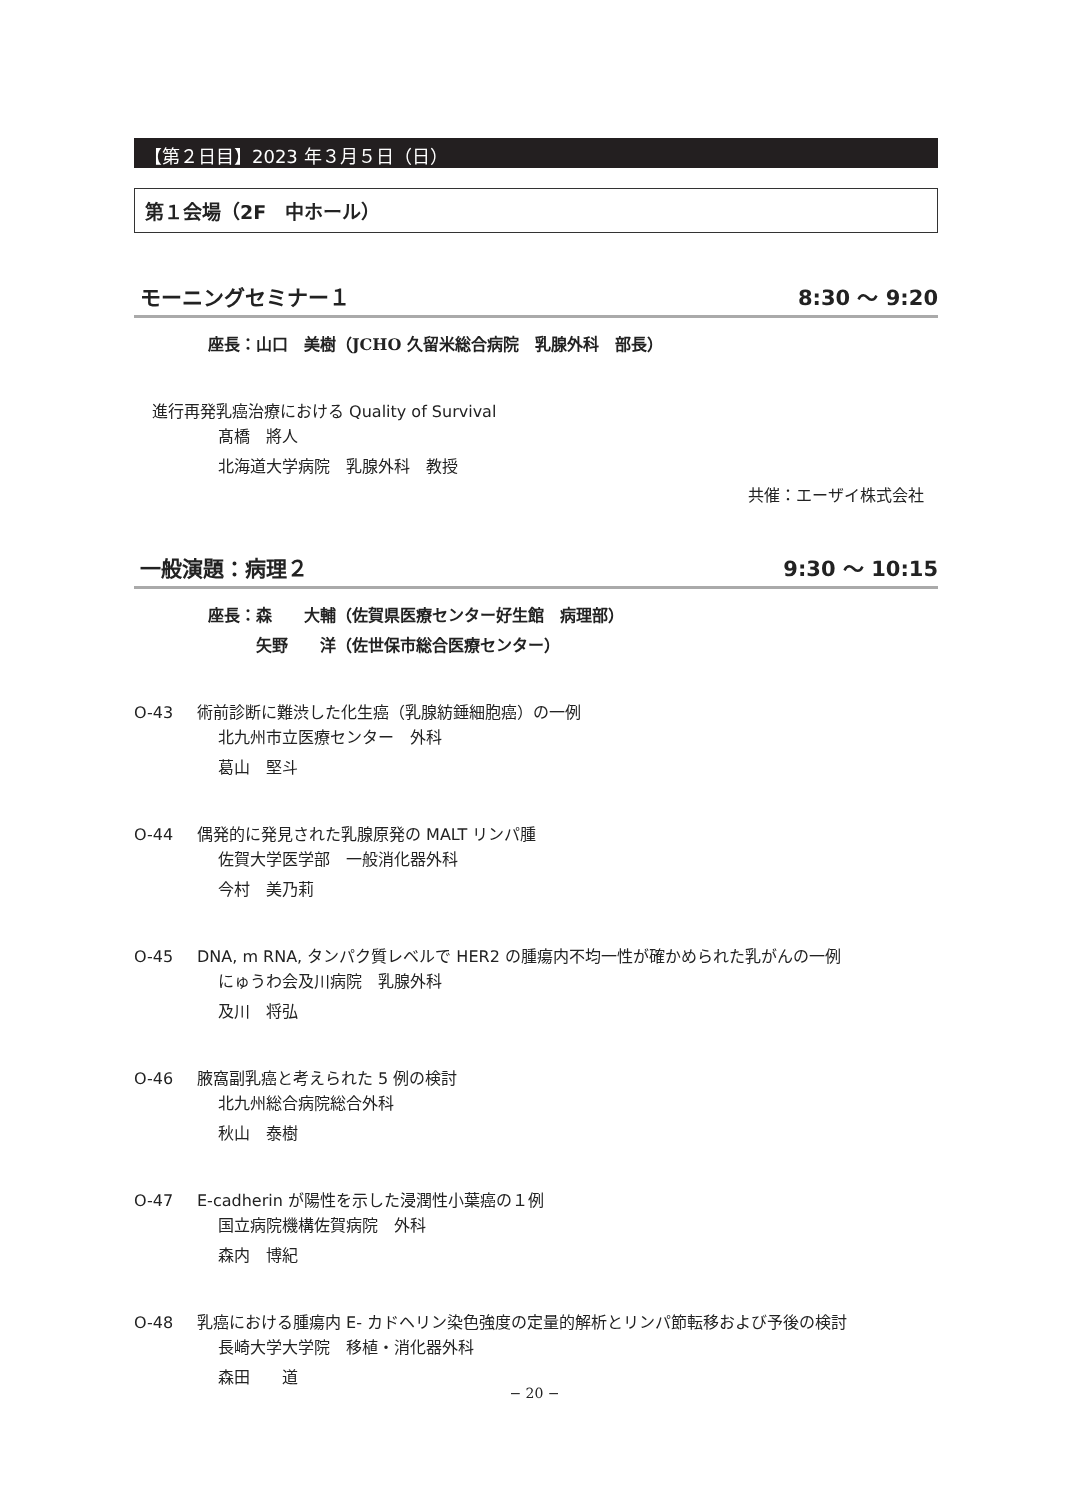【第２日目】2023 年３月５日（日）
第１会場（2F　中ホール）
モーニングセミナー１ 8:30 ～ 9:20
座長：山口　美樹（JCHO 久留米総合病院　乳腺外科　部長）
進行再発乳癌治療における Quality of Survival
髙橋　將人
北海道大学病院　乳腺外科　教授
共催：エーザイ株式会社
一般演題：病理２ 9:30 ～ 10:15
座長：森　　大輔（佐賀県医療センター好生館　病理部）
　　　矢野　　洋（佐世保市総合医療センター）
O-43 術前診断に難渋した化生癌（乳腺紡錘細胞癌）の一例
北九州市立医療センター　外科
葛山　堅斗
O-44 偶発的に発見された乳腺原発の MALT リンパ腫
佐賀大学医学部　一般消化器外科
今村　美乃莉
O-45 DNA, m RNA, タンパク質レベルで HER2 の腫瘍内不均一性が確かめられた乳がんの一例
にゅうわ会及川病院　乳腺外科
及川　将弘
O-46 腋窩副乳癌と考えられた 5 例の検討
北九州総合病院総合外科
秋山　泰樹
O-47 E-cadherin が陽性を示した浸潤性小葉癌の１例
国立病院機構佐賀病院　外科
森内　博紀
O-48 乳癌における腫瘍内 E- カドヘリン染色強度の定量的解析とリンパ節転移および予後の検討
長崎大学大学院　移植・消化器外科
森田　　道
− 20 −